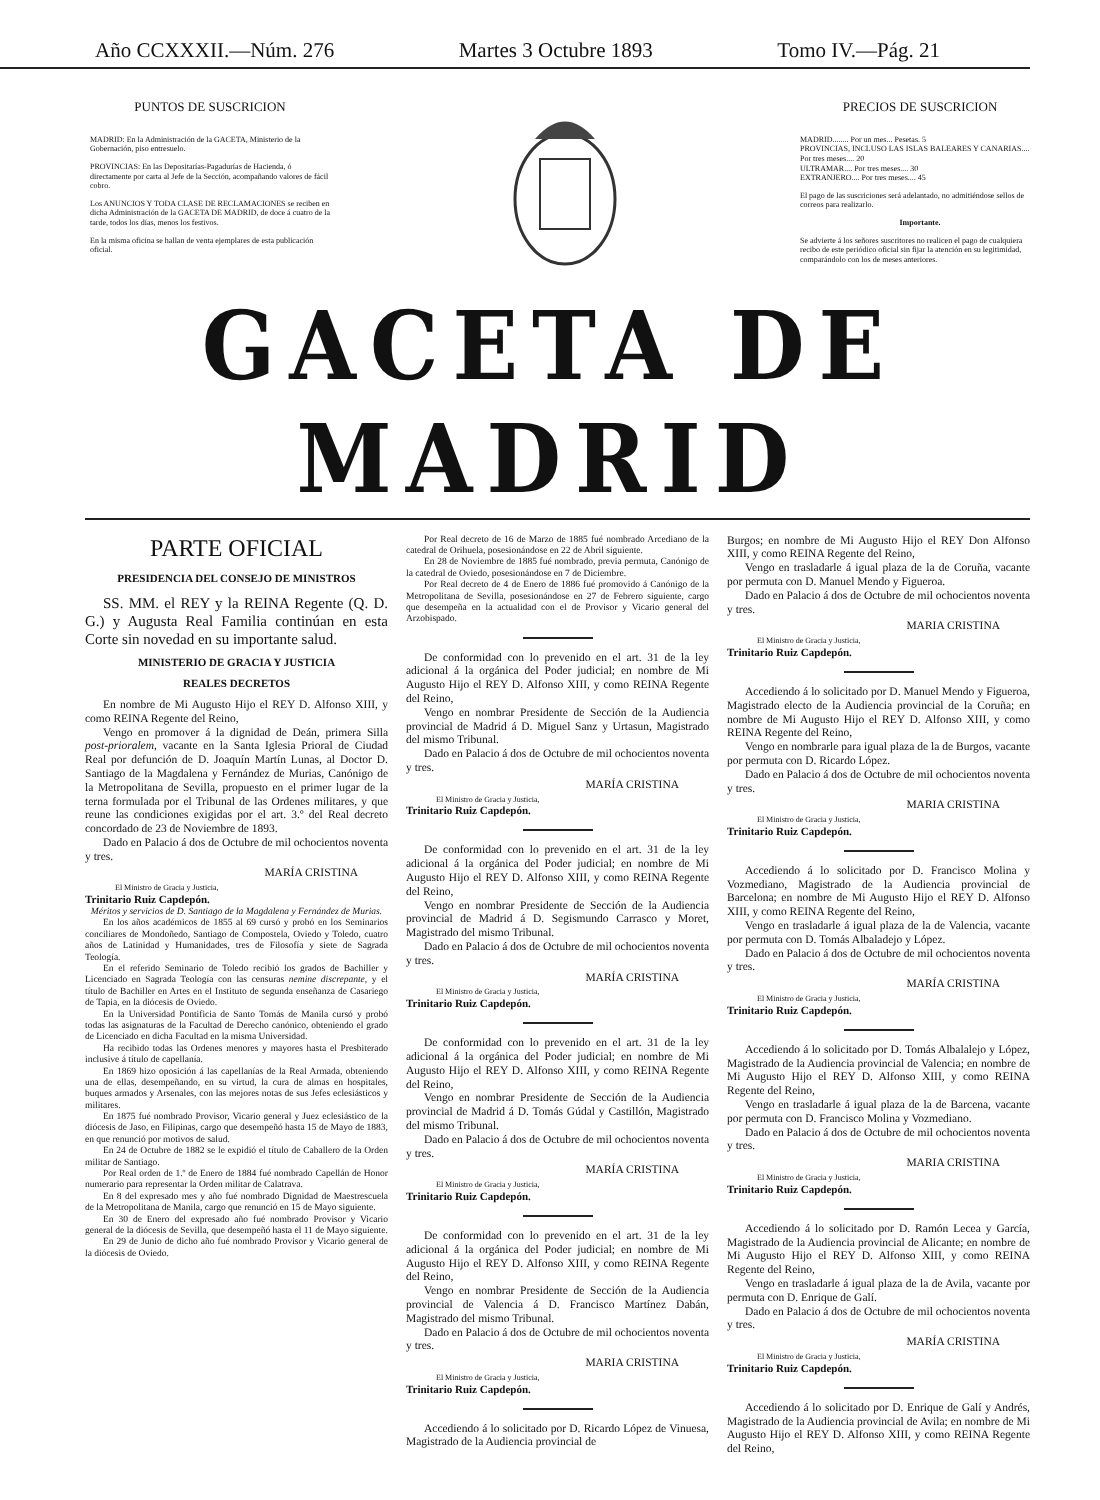Año CCXXXII.—Núm. 276 Martes 3 Octubre 1893 Tomo IV.—Pág. 21
PUNTOS DE SUSCRICION
MADRID: En la Administración de la GACETA, Ministerio de la Gobernación, piso entresuelo.
PROVINCIAS: En las Depositarías-Pagadurías de Hacienda, ó directamente por carta al Jefe de la Sección, acompañando valores de fácil cobro.
Los ANUNCIOS Y TODA CLASE DE RECLAMACIONES se reciben en dicha Administración de la GACETA DE MADRID, de doce á cuatro de la tarde, todos los días, menos los festivos.
En la misma oficina se hallan de venta ejemplares de esta publicación oficial.
PRECIOS DE SUSCRICION
MADRID........ Por un mes... Pesetas. 5
PROVINCIAS, INCLUSO LAS ISLAS BALEARES Y CANARIAS.... Por tres meses.... 20
ULTRAMAR.... Por tres meses.... 30
EXTRANJERO.... Por tres meses.... 45
El pago de las suscriciones será adelantado, no admitiéndose sellos de correos para realizarlo.
Importante.
Se advierte á los señores suscritores no realicen el pago de cualquiera recibo de este periódico oficial sin fijar la atención en su legitimidad, comparándolo con los de meses anteriores.
GACETA DE MADRID
PARTE OFICIAL
PRESIDENCIA DEL CONSEJO DE MINISTROS
SS. MM. el REY y la REINA Regente (Q. D. G.) y Augusta Real Familia continúan en esta Corte sin novedad en su importante salud.
MINISTERIO DE GRACIA Y JUSTICIA
REALES DECRETOS
En nombre de Mi Augusto Hijo el REY D. Alfonso XIII, y como REINA Regente del Reino,
Vengo en promover á la dignidad de Deán, primera Silla post-prioralem, vacante en la Santa Iglesia Prioral de Ciudad Real por defunción de D. Joaquín Martín Lunas, al Doctor D. Santiago de la Magdalena y Fernández de Murias, Canónigo de la Metropolitana de Sevilla, propuesto en el primer lugar de la terna formulada por el Tribunal de las Ordenes militares, y que reune las condiciones exigidas por el art. 3.º del Real decreto concordado de 23 de Noviembre de 1893.
Dado en Palacio á dos de Octubre de mil ochocientos noventa y tres.
MARÍA CRISTINA
El Ministro de Gracia y Justicia,
Trinitario Ruiz Capdepón.
Méritos y servicios de D. Santiago de la Magdalena y Fernández de Murias.
En los años académicos de 1855 al 69 cursó y probó en los Seminarios conciliares de Mondoñedo, Santiago de Compostela, Oviedo y Toledo, cuatro años de Latinidad y Humanidades, tres de Filosofía y siete de Sagrada Teología.
En el referido Seminario de Toledo recibió los grados de Bachiller y Licenciado en Sagrada Teología con las censuras nemine discrepante, y el título de Bachiller en Artes en el Instituto de segunda enseñanza de Casariego de Tapia, en la diócesis de Oviedo.
En la Universidad Pontificia de Santo Tomás de Manila cursó y probó todas las asignaturas de la Facultad de Derecho canónico, obteniendo el grado de Licenciado en dicha Facultad en la misma Universidad.
Ha recibido todas las Ordenes menores y mayores hasta el Presbiterado inclusive á título de capellanía.
En 1869 hizo oposición á las capellanías de la Real Armada, obteniendo una de ellas, desempeñando, en su virtud, la cura de almas en hospitales, buques armados y Arsenales, con las mejores notas de sus Jefes eclesiásticos y militares.
En 1875 fué nombrado Provisor, Vicario general y Juez eclesiástico de la diócesis de Jaso, en Filipinas, cargo que desempeñó hasta 15 de Mayo de 1883, en que renunció por motivos de salud.
En 24 de Octubre de 1882 se le expidió el título de Caballero de la Orden militar de Santiago.
Por Real orden de 1.º de Enero de 1884 fué nombrado Capellán de Honor numerario para representar la Orden militar de Calatrava.
En 8 del expresado mes y año fué nombrado Dignidad de Maestrescuela de la Metropolitana de Manila, cargo que renunció en 15 de Mayo siguiente.
En 30 de Enero del expresado año fué nombrado Provisor y Vicario general de la diócesis de Sevilla, que desempeñó hasta el 11 de Mayo siguiente.
En 29 de Junio de dicho año fué nombrado Provisor y Vicario general de la diócesis de Oviedo.
Por Real decreto de 16 de Marzo de 1885 fué nombrado Arcediano de la catedral de Orihuela, posesionándose en 22 de Abril siguiente.
En 28 de Noviembre de 1885 fué nombrado, previa permuta, Canónigo de la catedral de Oviedo, posesionándose en 7 de Diciembre.
Por Real decreto de 4 de Enero de 1886 fué promovido á Canónigo de la Metropolitana de Sevilla, posesionándose en 27 de Febrero siguiente, cargo que desempeña en la actualidad con el de Provisor y Vicario general del Arzobispado.
De conformidad con lo prevenido en el art. 31 de la ley adicional á la orgánica del Poder judicial; en nombre de Mi Augusto Hijo el REY D. Alfonso XIII, y como REINA Regente del Reino,
Vengo en nombrar Presidente de Sección de la Audiencia provincial de Madrid á D. Miguel Sanz y Urtasun, Magistrado del mismo Tribunal.
Dado en Palacio á dos de Octubre de mil ochocientos noventa y tres.
MARÍA CRISTINA
El Ministro de Gracia y Justicia,
Trinitario Ruiz Capdepón.
De conformidad con lo prevenido en el art. 31 de la ley adicional á la orgánica del Poder judicial; en nombre de Mi Augusto Hijo el REY D. Alfonso XIII, y como REINA Regente del Reino,
Vengo en nombrar Presidente de Sección de la Audiencia provincial de Madrid á D. Segismundo Carrasco y Moret, Magistrado del mismo Tribunal.
Dado en Palacio á dos de Octubre de mil ochocientos noventa y tres.
MARÍA CRISTINA
El Ministro de Gracia y Justicia,
Trinitario Ruiz Capdepón.
De conformidad con lo prevenido en el art. 31 de la ley adicional á la orgánica del Poder judicial; en nombre de Mi Augusto Hijo el REY D. Alfonso XIII, y como REINA Regente del Reino,
Vengo en nombrar Presidente de Sección de la Audiencia provincial de Madrid á D. Tomás Gúdal y Castillón, Magistrado del mismo Tribunal.
Dado en Palacio á dos de Octubre de mil ochocientos noventa y tres.
MARÍA CRISTINA
El Ministro de Gracia y Justicia,
Trinitario Ruiz Capdepón.
De conformidad con lo prevenido en el art. 31 de la ley adicional á la orgánica del Poder judicial; en nombre de Mi Augusto Hijo el REY D. Alfonso XIII, y como REINA Regente del Reino,
Vengo en nombrar Presidente de Sección de la Audiencia provincial de Valencia á D. Francisco Martínez Dabán, Magistrado del mismo Tribunal.
Dado en Palacio á dos de Octubre de mil ochocientos noventa y tres.
MARIA CRISTINA
El Ministro de Gracia y Justicia,
Trinitario Ruiz Capdepón.
Accediendo á lo solicitado por D. Ricardo López de Vinuesa, Magistrado de la Audiencia provincial de
Burgos; en nombre de Mi Augusto Hijo el REY Don Alfonso XIII, y como REINA Regente del Reino,
Vengo en trasladarle á igual plaza de la de Coruña, vacante por permuta con D. Manuel Mendo y Figueroa.
Dado en Palacio á dos de Octubre de mil ochocientos noventa y tres.
MARIA CRISTINA
El Ministro de Gracia y Justicia,
Trinitario Ruiz Capdepón.
Accediendo á lo solicitado por D. Manuel Mendo y Figueroa, Magistrado electo de la Audiencia provincial de la Coruña; en nombre de Mi Augusto Hijo el REY D. Alfonso XIII, y como REINA Regente del Reino,
Vengo en nombrarle para igual plaza de la de Burgos, vacante por permuta con D. Ricardo López.
Dado en Palacio á dos de Octubre de mil ochocientos noventa y tres.
MARIA CRISTINA
El Ministro de Gracia y Justicia,
Trinitario Ruiz Capdepón.
Accediendo á lo solicitado por D. Francisco Molina y Vozmediano, Magistrado de la Audiencia provincial de Barcelona; en nombre de Mi Augusto Hijo el REY D. Alfonso XIII, y como REINA Regente del Reino,
Vengo en trasladarle á igual plaza de la de Valencia, vacante por permuta con D. Tomás Albaladejo y López.
Dado en Palacio á dos de Octubre de mil ochocientos noventa y tres.
MARÍA CRISTINA
El Ministro de Gracia y Justicia,
Trinitario Ruiz Capdepón.
Accediendo á lo solicitado por D. Tomás Albalalejo y López, Magistrado de la Audiencia provincial de Valencia; en nombre de Mi Augusto Hijo el REY D. Alfonso XIII, y como REINA Regente del Reino,
Vengo en trasladarle á igual plaza de la de Barcena, vacante por permuta con D. Francisco Molina y Vozmediano.
Dado en Palacio á dos de Octubre de mil ochocientos noventa y tres.
MARIA CRISTINA
El Ministro de Gracia y Justicia,
Trinitario Ruiz Capdepón.
Accediendo á lo solicitado por D. Ramón Lecea y García, Magistrado de la Audiencia provincial de Alicante; en nombre de Mi Augusto Hijo el REY D. Alfonso XIII, y como REINA Regente del Reino,
Vengo en trasladarle á igual plaza de la de Avila, vacante por permuta con D. Enrique de Galí.
Dado en Palacio á dos de Octubre de mil ochocientos noventa y tres.
MARÍA CRISTINA
El Ministro de Gracia y Justicia,
Trinitario Ruiz Capdepón.
Accediendo á lo solicitado por D. Enrique de Galí y Andrés, Magistrado de la Audiencia provincial de Avila; en nombre de Mi Augusto Hijo el REY D. Alfonso XIII, y como REINA Regente del Reino,